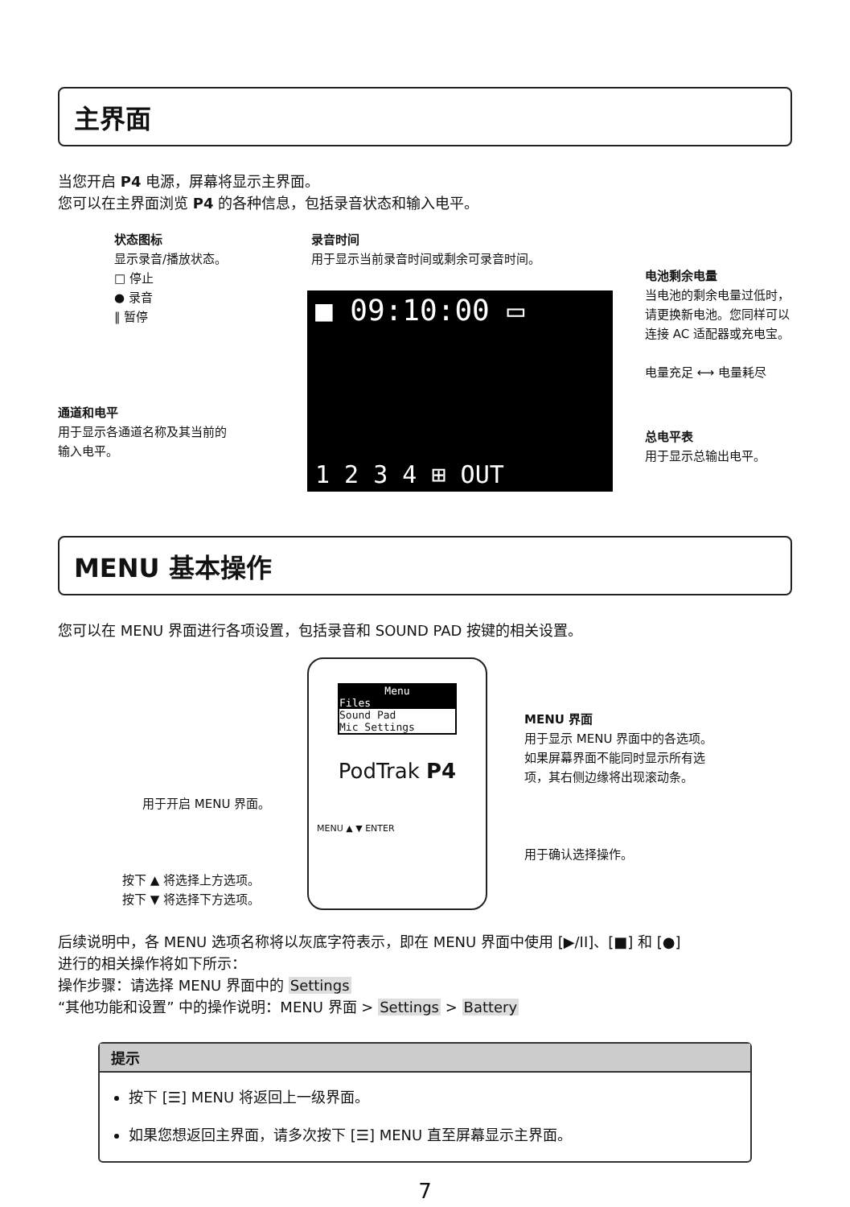主界面
当您开启 P4 电源，屏幕将显示主界面。
您可以在主界面浏览 P4 的各种信息，包括录音状态和输入电平。
状态图标
显示录音/播放状态。
□ 停止
● 录音
‖ 暂停
录音时间
用于显示当前录音时间或剩余可录音时间。
电池剩余电量
当电池的剩余电量过低时，
请更换新电池。您同样可以
连接 AC 适配器或充电宝。
电量充足 ⟷ 电量耗尽
通道和电平
用于显示各通道名称及其当前的
输入电平。
总电平表
用于显示总输出电平。
■ 09:10:00 ▭
1 2 3 4 ⊞ OUT
MENU 基本操作
您可以在 MENU 界面进行各项设置，包括录音和 SOUND PAD 按键的相关设置。
Menu
Files
Sound Pad
Mic Settings
PodTrak P4
MENU ▲ ▼ ENTER
MENU 界面
用于显示 MENU 界面中的各选项。
如果屏幕界面不能同时显示所有选
项，其右侧边缘将出现滚动条。
用于开启 MENU 界面。
用于确认选择操作。
按下 ▲ 将选择上方选项。
按下 ▼ 将选择下方选项。
后续说明中，各 MENU 选项名称将以灰底字符表示，即在 MENU 界面中使用 [▶/II]、[■] 和 [●]
进行的相关操作将如下所示：
操作步骤：请选择 MENU 界面中的 Settings
“其他功能和设置” 中的操作说明：MENU 界面 > Settings > Battery
提示
按下 [☰] MENU 将返回上一级界面。
如果您想返回主界面，请多次按下 [☰] MENU 直至屏幕显示主界面。
7